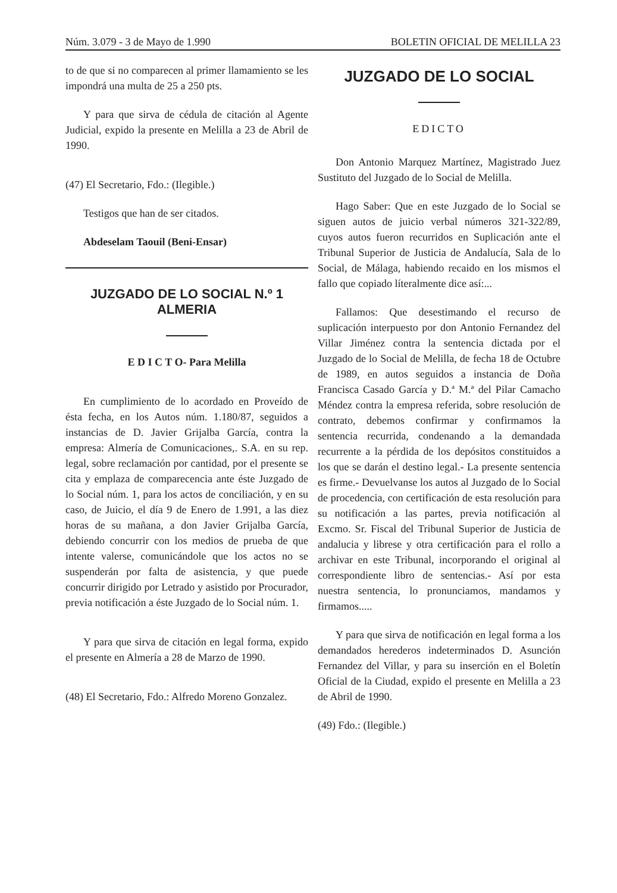Núm. 3.079 - 3 de Mayo de 1.990 BOLETIN OFICIAL DE MELILLA 23
to de que si no comparecen al primer llamamiento se les impondrá una multa de 25 a 250 pts.
Y para que sirva de cédula de citación al Agente Judicial, expido la presente en Melilla a 23 de Abril de 1990.
(47) El Secretario, Fdo.: (Ilegible.)
Testigos que han de ser citados.
Abdeselam Taouil (Beni-Ensar)
JUZGADO DE LO SOCIAL N.º 1 ALMERIA
E D I C T O- Para Melilla
En cumplimiento de lo acordado en Proveído de ésta fecha, en los Autos núm. 1.180/87, seguidos a instancias de D. Javier Grijalba García, contra la empresa: Almería de Comunicaciones,. S.A. en su rep. legal, sobre reclamación por cantidad, por el presente se cita y emplaza de comparecencia ante éste Juzgado de lo Social núm. 1, para los actos de conciliación, y en su caso, de Juicio, el día 9 de Enero de 1.991, a las diez horas de su mañana, a don Javier Grijalba García, debiendo concurrir con los medios de prueba de que intente valerse, comunicándole que los actos no se suspenderán por falta de asistencia, y que puede concurrir dirigido por Letrado y asistido por Procurador, previa notificación a éste Juzgado de lo Social núm. 1.
Y para que sirva de citación en legal forma, expido el presente en Almería a 28 de Marzo de 1990.
(48) El Secretario, Fdo.: Alfredo Moreno Gonzalez.
JUZGADO DE LO SOCIAL
EDICTO
Don Antonio Marquez Martínez, Magistrado Juez Sustituto del Juzgado de lo Social de Melilla.
Hago Saber: Que en este Juzgado de lo Social se siguen autos de juicio verbal números 321-322/89, cuyos autos fueron recurridos en Suplicación ante el Tribunal Superior de Justicia de Andalucía, Sala de lo Social, de Málaga, habiendo recaido en los mismos el fallo que copiado líteralmente dice así:...
Fallamos: Que desestimando el recurso de suplicación interpuesto por don Antonio Fernandez del Villar Jiménez contra la sentencia dictada por el Juzgado de lo Social de Melilla, de fecha 18 de Octubre de 1989, en autos seguidos a instancia de Doña Francisca Casado García y D.ª M.ª del Pilar Camacho Méndez contra la empresa referida, sobre resolución de contrato, debemos confirmar y confirmamos la sentencia recurrida, condenando a la demandada recurrente a la pérdida de los depósitos constituidos a los que se darán el destino legal.- La presente sentencia es firme.- Devuelvanse los autos al Juzgado de lo Social de procedencia, con certificación de esta resolución para su notificación a las partes, previa notificación al Excmo. Sr. Fiscal del Tribunal Superior de Justicia de andalucia y librese y otra certificación para el rollo a archivar en este Tribunal, incorporando el original al correspondiente libro de sentencias.- Así por esta nuestra sentencia, lo pronunciamos, mandamos y firmamos.....
Y para que sirva de notificación en legal forma a los demandados herederos indeterminados D. Asunción Fernandez del Villar, y para su inserción en el Boletín Oficial de la Ciudad, expido el presente en Melilla a 23 de Abril de 1990.
(49) Fdo.: (Ilegible.)